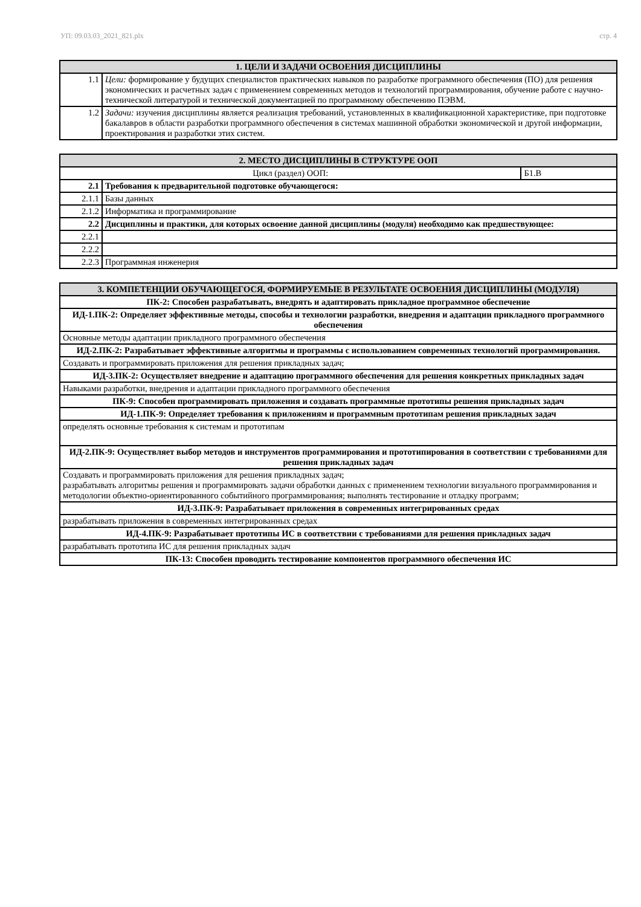УП: 09.03.03_2021_821.plx стр. 4
| 1. ЦЕЛИ И ЗАДАЧИ ОСВОЕНИЯ ДИСЦИПЛИНЫ | |
| --- | --- |
| 1.1 | Цели: формирование у будущих специалистов практических навыков по разработке программного обеспечения (ПО) для решения экономических и расчетных задач с применением современных методов и технологий программирования, обучение работе с научно- технической литературой и технической документацией по программному обеспечению ПЭВМ. |
| 1.2 | Задачи: изучения дисциплины является реализация требований, установленных в квалификационной характеристике, при подготовке бакалавров в области разработки программного обеспечения в системах машинной обработки экономической и другой информации, проектирования и разработки этих систем. |
| 2. МЕСТО ДИСЦИПЛИНЫ В СТРУКТУРЕ ООП | | |
| --- | --- | --- |
| Цикл (раздел) ООП: | | Б1.В |
| 2.1 | Требования к предварительной подготовке обучающегося: | |
| 2.1.1 | Базы данных | |
| 2.1.2 | Информатика и программирование | |
| 2.2 | Дисциплины и практики, для которых освоение данной дисциплины (модуля) необходимо как предшествующее: | |
| 2.2.1 | | |
| 2.2.2 | | |
| 2.2.3 | Программная инженерия | |
| 3. КОМПЕТЕНЦИИ ОБУЧАЮЩЕГОСЯ, ФОРМИРУЕМЫЕ В РЕЗУЛЬТАТЕ ОСВОЕНИЯ ДИСЦИПЛИНЫ (МОДУЛЯ) |
| --- |
| ПК-2: Способен разрабатывать, внедрять и адаптировать прикладное программное обеспечение |
| ИД-1.ПК-2: Определяет эффективные методы, способы и технологии разработки, внедрения и адаптации прикладного программного обеспечения |
| Основные методы адаптации прикладного программного обеспечения |
| ИД-2.ПК-2: Разрабатывает эффективные алгоритмы и программы с использованием современных технологий программирования. |
| Создавать и программировать приложения для решения прикладных задач; |
| ИД-3.ПК-2: Осуществляет внедрение и адаптацию программного обеспечения для решения конкретных прикладных задач |
| Навыками разработки, внедрения и адаптации прикладного программного обеспечения |
| ПК-9: Способен программировать приложения и создавать программные прототипы решения прикладных задач |
| ИД-1.ПК-9: Определяет требования к приложениям и программным прототипам решения прикладных задач |
| определять основные требования к системам и прототипам |
| ИД-2.ПК-9: Осуществляет выбор методов и инструментов программирования и прототипирования в соответствии с требованиями для решения прикладных задач |
| Создавать и программировать приложения для решения прикладных задач; разрабатывать алгоритмы решения и программировать задачи обработки данных с применением технологии визуального программирования и методологии объектно-ориентированного событийного программирования; выполнять тестирование и отладку программ; |
| ИД-3.ПК-9: Разрабатывает приложения в современных интегрированных средах |
| разрабатывать приложения в современных интегрированных средах |
| ИД-4.ПК-9: Разрабатывает прототипы ИС в соответствии с требованиями для решения прикладных задач |
| разрабатывать прототипа ИС для решения прикладных задач |
| ПК-13: Способен проводить тестирование компонентов программного обеспечения ИС |